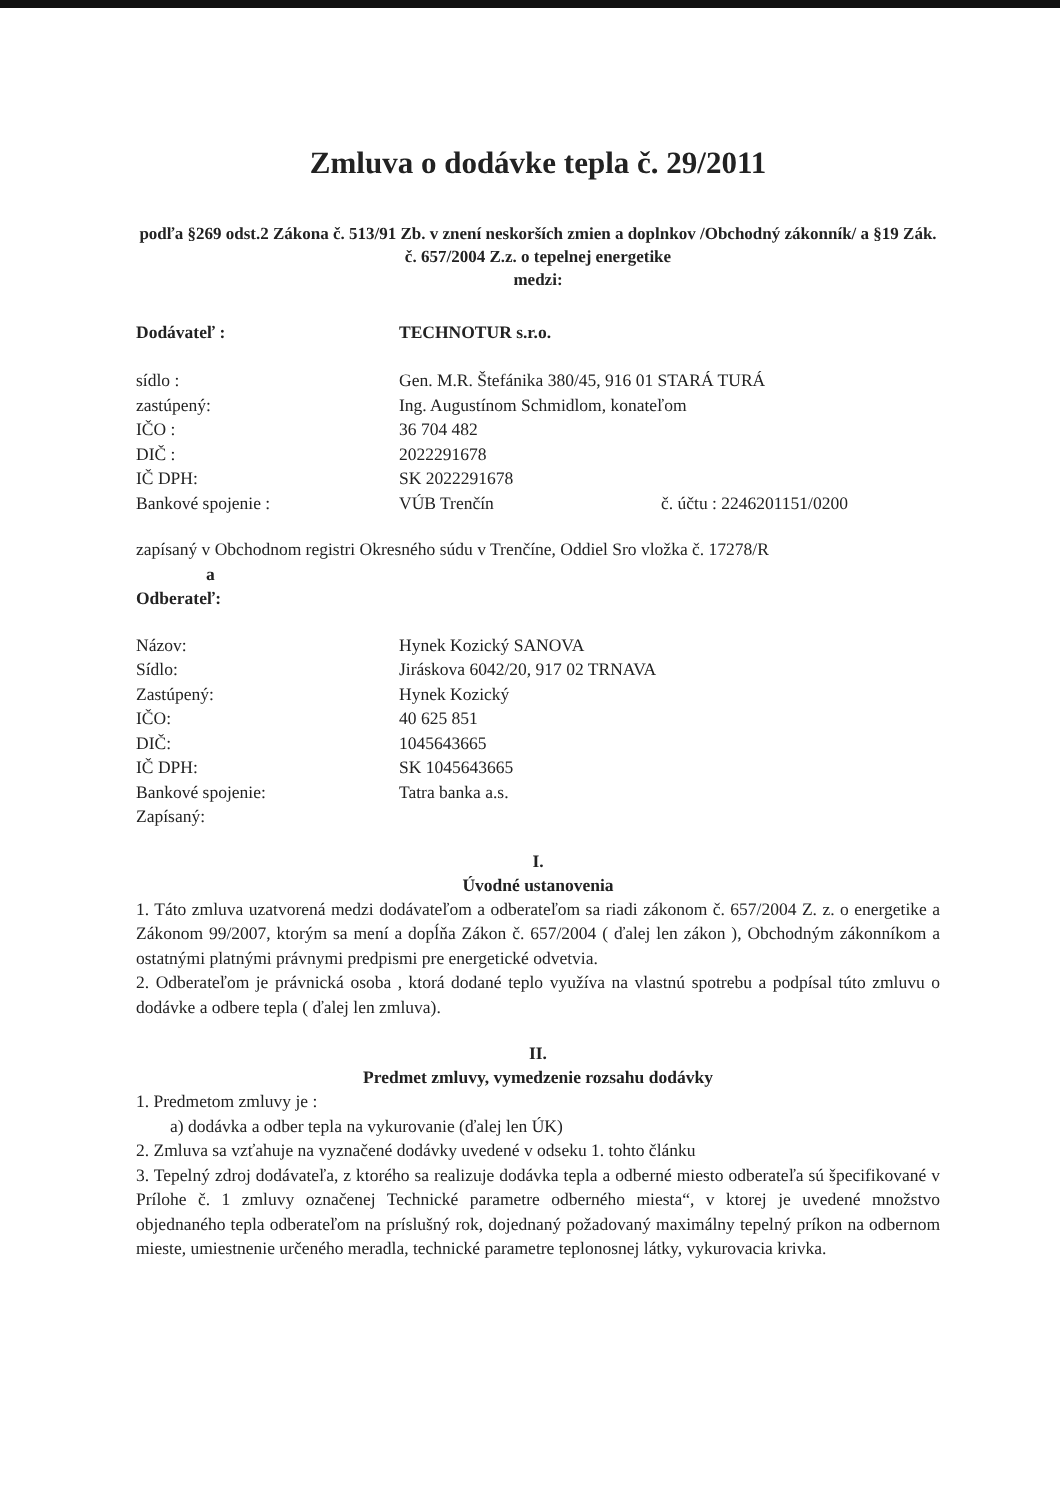Zmluva o dodávke tepla č. 29/2011
podľa §269 odst.2 Zákona č. 513/91 Zb. v znení neskorších zmien a doplnkov /Obchodný zákonník/ a §19 Zák. č. 657/2004 Z.z. o tepelnej energetike
medzi:
Dodávateľ : TECHNOTUR s.r.o.
sídlo : Gen. M.R. Štefánika 380/45, 916 01 STARÁ TURÁ
zastúpený: Ing. Augustínom Schmidlom, konateľom
IČO : 36 704 482
DIČ : 2022291678
IČ DPH: SK 2022291678
Bankové spojenie : VÚB Trenčín č. účtu : 2246201151/0200
zapísaný v Obchodnom registri Okresného súdu v Trenčíne, Oddiel Sro vložka č. 17278/R
a
Odberateľ:
Názov: Hynek Kozický SANOVA
Sídlo: Jiráskova 6042/20, 917 02 TRNAVA
Zastúpený: Hynek Kozický
IČO: 40 625 851
DIČ: 1045643665
IČ DPH: SK 1045643665
Bankové spojenie: Tatra banka a.s.
Zapísaný:
I.
Úvodné ustanovenia
1. Táto zmluva uzatvorená medzi dodávateľom a odberateľom sa riadi zákonom č. 657/2004 Z. z. o energetike a Zákonom 99/2007, ktorým sa mení a dopĺňa Zákon č. 657/2004 ( ďalej len zákon ), Obchodným zákonníkom a ostatnými platnými právnymi predpismi pre energetické odvetvia.
2. Odberateľom je právnická osoba , ktorá dodané teplo využíva na vlastnú spotrebu a podpísal túto zmluvu o dodávke a odbere tepla ( ďalej len zmluva).
II.
Predmet zmluvy, vymedzenie rozsahu dodávky
1. Predmetom zmluvy je :
a) dodávka a odber tepla na vykurovanie (ďalej len ÚK)
2. Zmluva sa vzťahuje na vyznačené dodávky uvedené v odseku 1. tohto článku
3. Tepelný zdroj dodávateľa, z ktorého sa realizuje dodávka tepla a odberné miesto odberateľa sú špecifikované v Prílohe č. 1 zmluvy označenej Technické parametre odberného miesta“, v ktorej je uvedené množstvo objednaného tepla odberateľom na príslušný rok, dojednaný požadovaný maximálny tepelný príkon na odbernom mieste, umiestnenie určeného meradla, technické parametre teplonosnej látky, vykurovacia krivka.